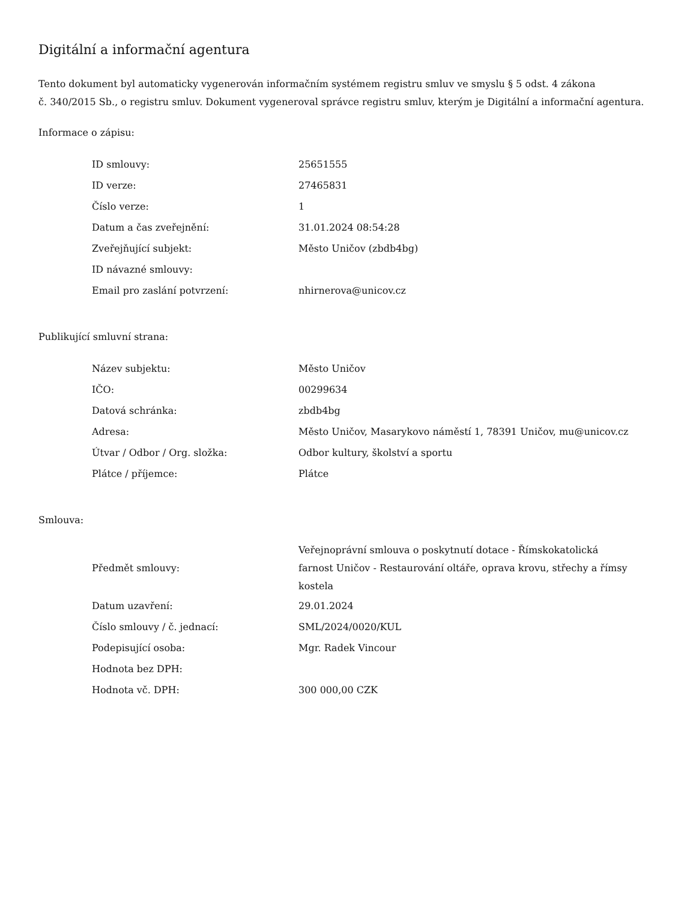Digitální a informační agentura
Tento dokument byl automaticky vygenerován informačním systémem registru smluv ve smyslu § 5 odst. 4 zákona
č. 340/2015 Sb., o registru smluv. Dokument vygeneroval správce registru smluv, kterým je Digitální a informační agentura.
Informace o zápisu:
| ID smlouvy: | 25651555 |
| ID verze: | 27465831 |
| Číslo verze: | 1 |
| Datum a čas zveřejnění: | 31.01.2024 08:54:28 |
| Zveřejňující subjekt: | Město Uničov (zbdb4bg) |
| ID návazné smlouvy: | |
| Email pro zaslání potvrzení: | nhirnerova@unicov.cz |
Publikující smluvní strana:
| Název subjektu: | Město Uničov |
| IČO: | 00299634 |
| Datová schránka: | zbdb4bg |
| Adresa: | Město Uničov, Masarykovo náměstí 1, 78391 Uničov, mu@unicov.cz |
| Útvar / Odbor / Org. složka: | Odbor kultury, školství a sportu |
| Plátce / příjemce: | Plátce |
Smlouva:
| Předmět smlouvy: | Veřejnoprávní smlouva o poskytnutí dotace - Římskokatolická farnost Uničov - Restaurování oltáře, oprava krovu, střechy a římsy kostela |
| Datum uzavření: | 29.01.2024 |
| Číslo smlouvy / č. jednací: | SML/2024/0020/KUL |
| Podepisující osoba: | Mgr. Radek Vincour |
| Hodnota bez DPH: | |
| Hodnota vč. DPH: | 300 000,00 CZK |